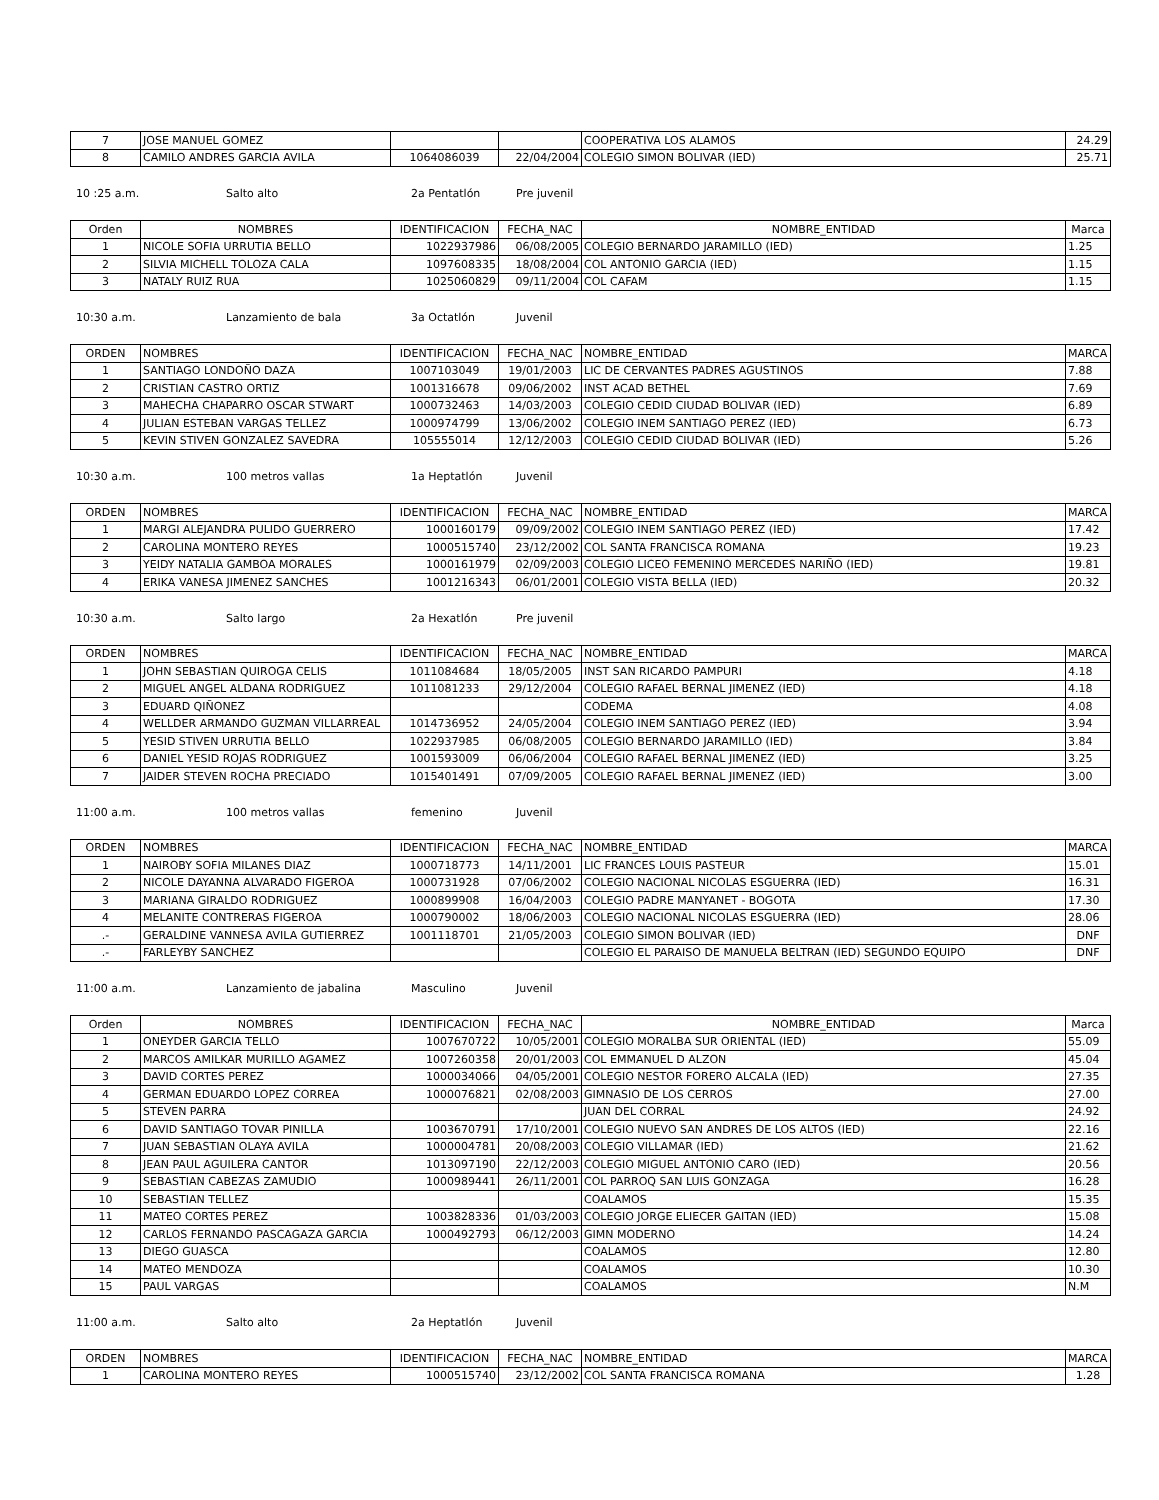| 7 | JOSE MANUEL GOMEZ | | | COOPERATIVA LOS ALAMOS | 24.29 |
| 8 | CAMILO ANDRES GARCIA AVILA | 1064086039 | 22/04/2004 | COLEGIO SIMON BOLIVAR (IED) | 25.71 |
10 :25 a.m. Salto alto 2a Pentatlón Pre juvenil
| Orden | NOMBRES | IDENTIFICACION | FECHA_NAC | NOMBRE_ENTIDAD | Marca |
| --- | --- | --- | --- | --- | --- |
| 1 | NICOLE SOFIA URRUTIA BELLO | 1022937986 | 06/08/2005 | COLEGIO BERNARDO JARAMILLO (IED) | 1.25 |
| 2 | SILVIA MICHELL TOLOZA CALA | 1097608335 | 18/08/2004 | COL ANTONIO GARCIA (IED) | 1.15 |
| 3 | NATALY RUIZ RUA | 1025060829 | 09/11/2004 | COL CAFAM | 1.15 |
10:30 a.m. Lanzamiento de bala 3a Octatlón Juvenil
| ORDEN | NOMBRES | IDENTIFICACION | FECHA_NAC | NOMBRE_ENTIDAD | MARCA |
| 1 | SANTIAGO LONDOÑO DAZA | 1007103049 | 19/01/2003 | LIC DE CERVANTES PADRES AGUSTINOS | 7.88 |
| 2 | CRISTIAN CASTRO ORTIZ | 1001316678 | 09/06/2002 | INST ACAD BETHEL | 7.69 |
| 3 | MAHECHA CHAPARRO OSCAR STWART | 1000732463 | 14/03/2003 | COLEGIO CEDID CIUDAD BOLIVAR (IED) | 6.89 |
| 4 | JULIAN ESTEBAN VARGAS TELLEZ | 1000974799 | 13/06/2002 | COLEGIO INEM SANTIAGO PEREZ (IED) | 6.73 |
| 5 | KEVIN STIVEN GONZALEZ SAVEDRA | 105555014 | 12/12/2003 | COLEGIO CEDID CIUDAD BOLIVAR (IED) | 5.26 |
10:30 a.m. 100 metros vallas 1a Heptatlón Juvenil
| ORDEN | NOMBRES | IDENTIFICACION | FECHA_NAC | NOMBRE_ENTIDAD | MARCA |
| 1 | MARGI ALEJANDRA PULIDO GUERRERO | 1000160179 | 09/09/2002 | COLEGIO INEM SANTIAGO PEREZ (IED) | 17.42 |
| 2 | CAROLINA MONTERO REYES | 1000515740 | 23/12/2002 | COL SANTA FRANCISCA ROMANA | 19.23 |
| 3 | YEIDY NATALIA GAMBOA MORALES | 1000161979 | 02/09/2003 | COLEGIO LICEO FEMENINO MERCEDES NARIÑO (IED) | 19.81 |
| 4 | ERIKA VANESA JIMENEZ SANCHES | 1001216343 | 06/01/2001 | COLEGIO VISTA BELLA (IED) | 20.32 |
10:30 a.m. Salto largo 2a Hexatlón Pre juvenil
| ORDEN | NOMBRES | IDENTIFICACION | FECHA_NAC | NOMBRE_ENTIDAD | MARCA |
| 1 | JOHN SEBASTIAN QUIROGA CELIS | 1011084684 | 18/05/2005 | INST SAN RICARDO PAMPURI | 4.18 |
| 2 | MIGUEL ANGEL ALDANA RODRIGUEZ | 1011081233 | 29/12/2004 | COLEGIO RAFAEL BERNAL JIMENEZ (IED) | 4.18 |
| 3 | EDUARD QIÑONEZ | | | CODEMA | 4.08 |
| 4 | WELLDER ARMANDO GUZMAN VILLARREAL | 1014736952 | 24/05/2004 | COLEGIO INEM SANTIAGO PEREZ (IED) | 3.94 |
| 5 | YESID STIVEN URRUTIA BELLO | 1022937985 | 06/08/2005 | COLEGIO BERNARDO JARAMILLO (IED) | 3.84 |
| 6 | DANIEL YESID ROJAS RODRIGUEZ | 1001593009 | 06/06/2004 | COLEGIO RAFAEL BERNAL JIMENEZ (IED) | 3.25 |
| 7 | JAIDER STEVEN ROCHA PRECIADO | 1015401491 | 07/09/2005 | COLEGIO RAFAEL BERNAL JIMENEZ (IED) | 3.00 |
11:00 a.m. 100 metros vallas femenino Juvenil
| ORDEN | NOMBRES | IDENTIFICACION | FECHA_NAC | NOMBRE_ENTIDAD | MARCA |
| 1 | NAIROBY SOFIA MILANES DIAZ | 1000718773 | 14/11/2001 | LIC FRANCES LOUIS PASTEUR | 15.01 |
| 2 | NICOLE DAYANNA ALVARADO FIGEROA | 1000731928 | 07/06/2002 | COLEGIO NACIONAL NICOLAS ESGUERRA (IED) | 16.31 |
| 3 | MARIANA GIRALDO RODRIGUEZ | 1000899908 | 16/04/2003 | COLEGIO PADRE MANYANET - BOGOTA | 17.30 |
| 4 | MELANITE CONTRERAS FIGEROA | 1000790002 | 18/06/2003 | COLEGIO NACIONAL NICOLAS ESGUERRA (IED) | 28.06 |
| .- | GERALDINE VANNESA AVILA GUTIERREZ | 1001118701 | 21/05/2003 | COLEGIO SIMON BOLIVAR (IED) | DNF |
| .- | FARLEYBY SANCHEZ | | | COLEGIO EL PARAISO DE MANUELA BELTRAN (IED) SEGUNDO EQUIPO | DNF |
11:00 a.m. Lanzamiento de jabalina Masculino Juvenil
| Orden | NOMBRES | IDENTIFICACION | FECHA_NAC | NOMBRE_ENTIDAD | Marca |
| --- | --- | --- | --- | --- | --- |
| 1 | ONEYDER GARCIA TELLO | 1007670722 | 10/05/2001 | COLEGIO MORALBA SUR ORIENTAL (IED) | 55.09 |
| 2 | MARCOS AMILKAR MURILLO AGAMEZ | 1007260358 | 20/01/2003 | COL EMMANUEL D ALZON | 45.04 |
| 3 | DAVID CORTES PEREZ | 1000034066 | 04/05/2001 | COLEGIO NESTOR FORERO ALCALA (IED) | 27.35 |
| 4 | GERMAN EDUARDO LOPEZ CORREA | 1000076821 | 02/08/2003 | GIMNASIO DE LOS CERROS | 27.00 |
| 5 | STEVEN PARRA | | | JUAN DEL CORRAL | 24.92 |
| 6 | DAVID SANTIAGO TOVAR PINILLA | 1003670791 | 17/10/2001 | COLEGIO NUEVO SAN ANDRES DE LOS ALTOS (IED) | 22.16 |
| 7 | JUAN SEBASTIAN OLAYA AVILA | 1000004781 | 20/08/2003 | COLEGIO VILLAMAR (IED) | 21.62 |
| 8 | JEAN PAUL AGUILERA CANTOR | 1013097190 | 22/12/2003 | COLEGIO MIGUEL ANTONIO CARO (IED) | 20.56 |
| 9 | SEBASTIAN CABEZAS ZAMUDIO | 1000989441 | 26/11/2001 | COL PARROQ SAN LUIS GONZAGA | 16.28 |
| 10 | SEBASTIAN TELLEZ | | | COALAMOS | 15.35 |
| 11 | MATEO CORTES PEREZ | 1003828336 | 01/03/2003 | COLEGIO JORGE ELIECER GAITAN (IED) | 15.08 |
| 12 | CARLOS FERNANDO PASCAGAZA GARCIA | 1000492793 | 06/12/2003 | GIMN MODERNO | 14.24 |
| 13 | DIEGO GUASCA | | | COALAMOS | 12.80 |
| 14 | MATEO MENDOZA | | | COALAMOS | 10.30 |
| 15 | PAUL VARGAS | | | COALAMOS | N.M |
11:00 a.m. Salto alto 2a Heptatlón Juvenil
| ORDEN | NOMBRES | IDENTIFICACION | FECHA_NAC | NOMBRE_ENTIDAD | MARCA |
| 1 | CAROLINA MONTERO REYES | 1000515740 | 23/12/2002 | COL SANTA FRANCISCA ROMANA | 1.28 |